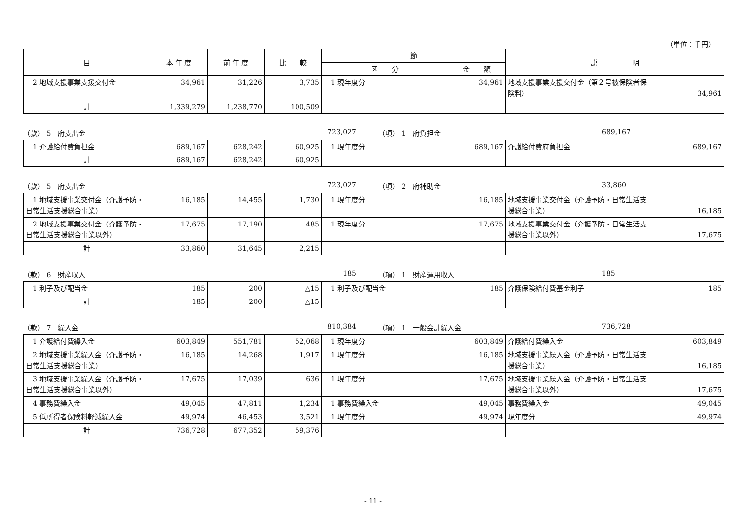（単位：千円）
| 目 | 本 年 度 | 前 年 度 | 比 較 | 節 | | 説 明 |
| --- | --- | --- | --- | --- | --- | --- |
| | | | | 区 分 | 金 額 | |
| 2 地域支援事業支援交付金 | 34,961 | 31,226 | 3,735 | 1 現年度分 | 34,961 | 地域支援事業支援交付金（第２号被保険者保 険料） 34,961 |
| 計 | 1,339,279 | 1,238,770 | 100,509 | | | |
（款） 5　府支出金 723,027 （項） 1　府負担金 689,167
| 1 介護給付費負担金 | 689,167 | 628,242 | 60,925 | 1 現年度分 | 689,167 | 介護給付費府負担金 689,167 |
| 計 | 689,167 | 628,242 | 60,925 | | | |
（款） 5　府支出金 723,027 （項） 2　府補助金 33,860
| 1 地域支援事業交付金（介護予防・日常生活支援総合事業） | 16,185 | 14,455 | 1,730 | 1 現年度分 | 16,185 | 地域支援事業交付金（介護予防・日常生活支 援総合事業） 16,185 |
| 2 地域支援事業交付金（介護予防・日常生活支援総合事業以外） | 17,675 | 17,190 | 485 | 1 現年度分 | 17,675 | 地域支援事業交付金（介護予防・日常生活支 援総合事業以外） 17,675 |
| 計 | 33,860 | 31,645 | 2,215 | | | |
（款） 6　財産収入 185 （項） 1　財産運用収入 185
| 1 利子及び配当金 | 185 | 200 | △15 | 1 利子及び配当金 | 185 | 介護保険給付費基金利子 185 |
| 計 | 185 | 200 | △15 | | | |
（款） 7　繰入金 810,384 （項） 1　一般会計繰入金 736,728
| 1 介護給付費繰入金 | 603,849 | 551,781 | 52,068 | 1 現年度分 | 603,849 | 介護給付費繰入金 603,849 |
| 2 地域支援事業繰入金（介護予防・日常生活支援総合事業） | 16,185 | 14,268 | 1,917 | 1 現年度分 | 16,185 | 地域支援事業繰入金（介護予防・日常生活支 援総合事業） 16,185 |
| 3 地域支援事業繰入金（介護予防・日常生活支援総合事業以外） | 17,675 | 17,039 | 636 | 1 現年度分 | 17,675 | 地域支援事業繰入金（介護予防・日常生活支 援総合事業以外） 17,675 |
| 4 事務費繰入金 | 49,045 | 47,811 | 1,234 | 1 事務費繰入金 | 49,045 | 事務費繰入金 49,045 |
| 5 低所得者保険料軽減繰入金 | 49,974 | 46,453 | 3,521 | 1 現年度分 | 49,974 | 現年度分 49,974 |
| 計 | 736,728 | 677,352 | 59,376 | | | |
- 11 -